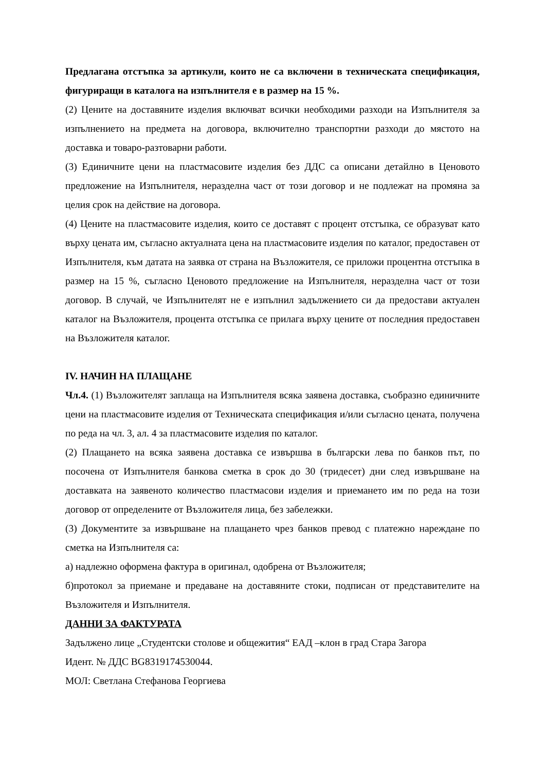Предлагана отстъпка за артикули, които не са включени в техническата спецификация, фигуриращи в каталога на изпълнителя е в размер на 15 %.
(2) Цените на доставяните изделия включват всички необходими разходи на Изпълнителя за изпълнението на предмета на договора, включително транспортни разходи до мястото на доставка и товаро-разтоварни работи.
(3) Единичните цени на пластмасовите изделия без ДДС са описани детайлно в Ценовото предложение на Изпълнителя, неразделна част от този договор и не подлежат на промяна за целия срок на действие на договора.
(4) Цените на пластмасовите изделия, които се доставят с процент отстъпка, се образуват като върху цената им, съгласно актуалната цена на пластмасовите изделия по каталог, предоставен от Изпълнителя, към датата на заявка от страна на Възложителя, се приложи процентна отстъпка в размер на 15 %, съгласно Ценовото предложение на Изпълнителя, неразделна част от този договор. В случай, че Изпълнителят не е изпълнил задължението си да предостави актуален каталог на Възложителя, процента отстъпка се прилага върху цените от последния предоставен на Възложителя каталог.
IV. НАЧИН НА ПЛАЩАНЕ
Чл.4. (1) Възложителят заплаща на Изпълнителя всяка заявена доставка, съобразно единичните цени на пластмасовите изделия от Техническата спецификация и/или съгласно цената, получена по реда на чл. 3, ал. 4 за пластмасовите изделия по каталог.
(2) Плащането на всяка заявена доставка се извършва в български лева по банков път, по посочена от Изпълнителя банкова сметка в срок до 30 (тридесет) дни след извършване на доставката на заявеното количество пластмасови изделия и приемането им по реда на този договор от определените от Възложителя лица, без забележки.
(3) Документите за извършване на плащането чрез банков превод с платежно нареждане по сметка на Изпълнителя са:
а) надлежно оформена фактура в оригинал, одобрена от Възложителя;
б)протокол за приемане и предаване на доставяните стоки, подписан от представителите на Възложителя и Изпълнителя.
ДАННИ ЗА ФАКТУРАТА
Задължено лице „Студентски столове и общежития“ ЕАД –клон в град Стара Загора
Идент. № ДДС BG8319174530044.
МОЛ: Светлана Стефанова Георгиева